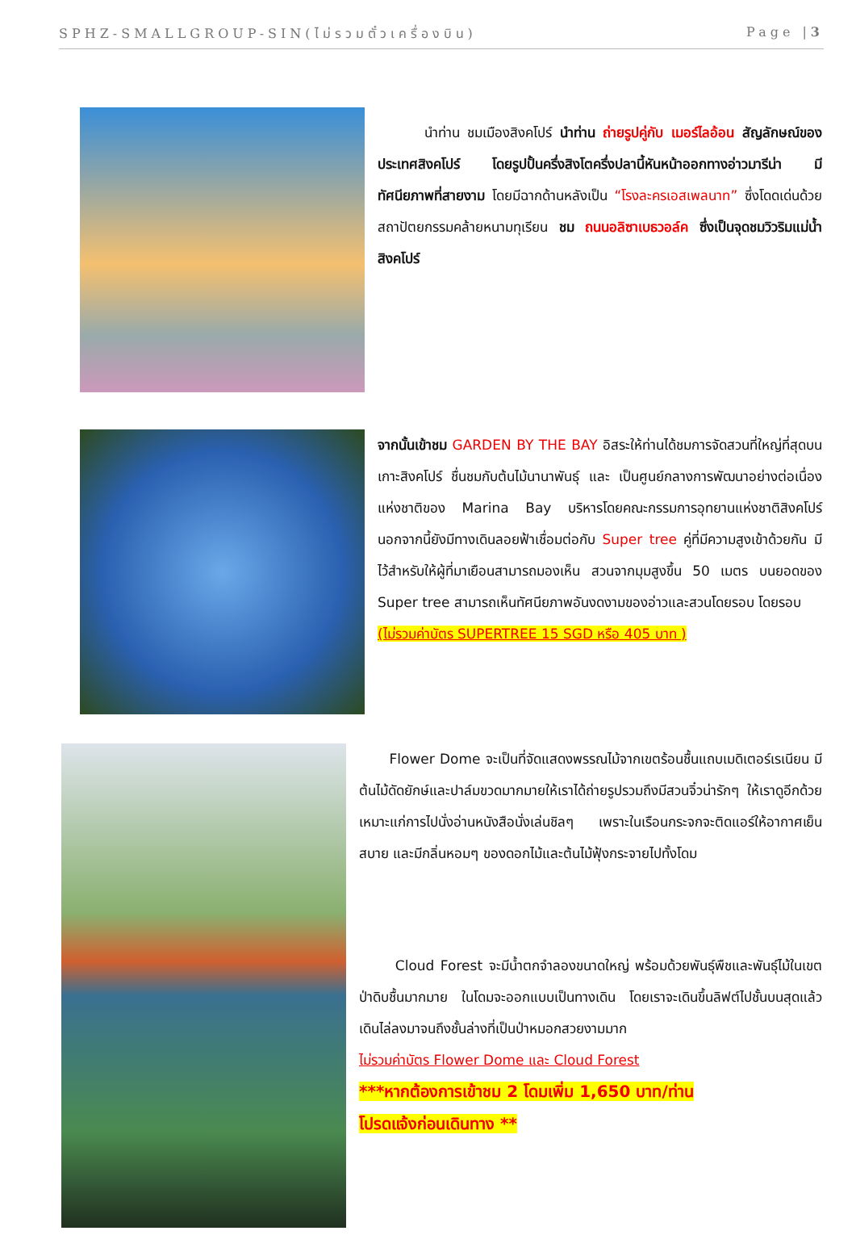SPHZ-SMALLGROUP-SIN(ไม่รวมตั๋วเครื่องบิน) Page |3
นำท่าน ชมเมืองสิงคโปร์ นำท่าน ถ่ายรูปคู่กับ เมอร์ไลอ้อน สัญลักษณ์ของประเทศสิงคโปร์ โดยรูปปั้นครึ่งสิงโตครึ่งปลานี้หันหน้าออกทางอ่าวมารีน่า มีทัศนียภาพที่สายงาม โดยมีฉากด้านหลังเป็น “โรงละครเอสเพลนาท” ซึ่งโดดเด่นด้วยสถาปัตยกรรมคล้ายหนามทุเรียน ชม ถนนอลิซาเบธวอล์ค ซึ่งเป็นจุดชมวิวริมแม่น้ำสิงคโปร์
จากนั้นเข้าชม GARDEN BY THE BAY อิสระให้ท่านได้ชมการจัดสวนที่ใหญ่ที่สุดบนเกาะสิงคโปร์ ชื่นชมกับต้นไม้นานาพันธุ์ และ เป็นศูนย์กลางการพัฒนาอย่างต่อเนื่องแห่งชาติของ Marina Bay บริหารโดยคณะกรรมการอุทยานแห่งชาติสิงคโปร์ นอกจากนี้ยังมีทางเดินลอยฟ้าเชื่อมต่อกับ Super tree คู่ที่มีความสูงเข้าด้วยกัน มีไว้สำหรับให้ผู้ที่มาเยือนสามารถมองเห็น สวนจากมุมสูงขึ้น 50 เมตร บนยอดของ Super tree สามารถเห็นทัศนียภาพอันงดงามของอ่าวและสวนโดยรอบ โดยรอบ
(ไม่รวมค่าบัตร SUPERTREE 15 SGD หรือ 405 บาท )
Flower Dome จะเป็นที่จัดแสดงพรรณไม้จากเขตร้อนชื้นแถบเมดิเตอร์เรเนียน มีต้นไม้ดัดยักษ์และปาล์มขวดมากมายให้เราได้ถ่ายรูปรวมถึงมีสวนจิ๋วน่ารักๆ ให้เราดูอีกด้วย เหมาะแก่การไปนั่งอ่านหนังสือนั่งเล่นชิลๆ เพราะในเรือนกระจกจะติดแอร์ให้อากาศเย็นสบาย และมีกลิ่นหอมๆ ของดอกไม้และต้นไม้ฟุ้งกระจายไปทั้งโดม
Cloud Forest จะมีน้ำตกจำลองขนาดใหญ่ พร้อมด้วยพันธุ์พืชและพันธุ์ไม้ในเขตป่าดิบชื้นมากมาย ในโดมจะออกแบบเป็นทางเดิน โดยเราจะเดินขึ้นลิฟต์ไปชั้นบนสุดแล้วเดินไล่ลงมาจนถึงชั้นล่างที่เป็นป่าหมอกสวยงามมาก
ไม่รวมค่าบัตร Flower Dome และ Cloud Forest
***หากต้องการเข้าชม 2 โดมเพิ่ม 1,650 บาท/ท่าน
โปรดแจ้งก่อนเดินทาง **